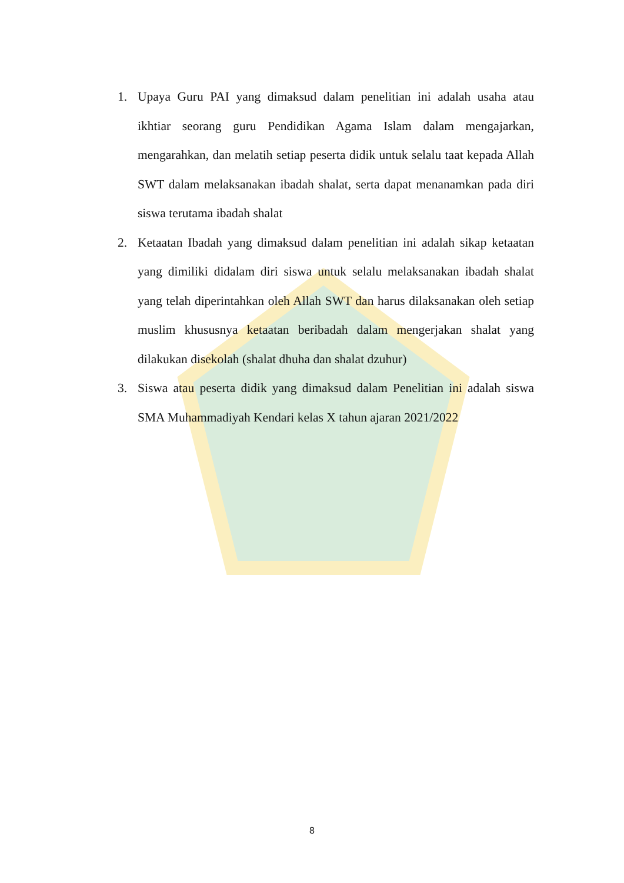1. Upaya Guru PAI yang dimaksud dalam penelitian ini adalah usaha atau ikhtiar seorang guru Pendidikan Agama Islam dalam mengajarkan, mengarahkan, dan melatih setiap peserta didik untuk selalu taat kepada Allah SWT dalam melaksanakan ibadah shalat, serta dapat menanamkan pada diri siswa terutama ibadah shalat
2. Ketaatan Ibadah yang dimaksud dalam penelitian ini adalah sikap ketaatan yang dimiliki didalam diri siswa untuk selalu melaksanakan ibadah shalat yang telah diperintahkan oleh Allah SWT dan harus dilaksanakan oleh setiap muslim khususnya ketaatan beribadah dalam mengerjakan shalat yang dilakukan disekolah (shalat dhuha dan shalat dzuhur)
3. Siswa atau peserta didik yang dimaksud dalam Penelitian ini adalah siswa SMA Muhammadiyah Kendari kelas X tahun ajaran 2021/2022
8